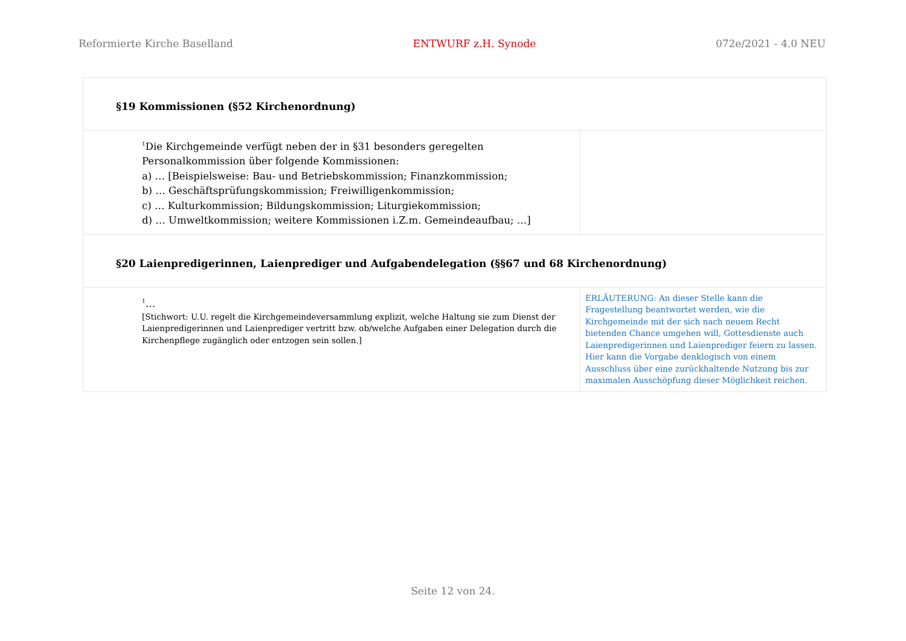Reformierte Kirche Baselland ENTWURF z.H. Synode 072e/2021 - 4.0 NEU
| §19 Kommissionen (§52 Kirchenordnung) | |
| <sup>1</sup> Die Kirchgemeinde verfügt neben der in §31 besonders geregelten Personalkommission über folgende Kommissionen: a) … [Beispielsweise: Bau- und Betriebskommission; Finanzkommission; b) … Geschäftsprüfungskommission; Freiwilligenkommission; c) … Kulturkommission; Bildungskommission; Liturgiekommission; d) … Umweltkommission; weitere Kommissionen i.Z.m. Gemeindeaufbau; …] | |
| §20 Laienpredigerinnen, Laienprediger und Aufgabendelegation (§§67 und 68 Kirchenordnung) | |
| <sup>1</sup>… [Stichwort: U.U. regelt die Kirchgemeindeversammlung explizit, welche Haltung sie zum Dienst der Laienpredigerinnen und Laienprediger vertritt bzw. ob/welche Aufgaben einer Delegation durch die Kirchenpflege zugänglich oder entzogen sein sollen.] | ERLÄUTERUNG: An dieser Stelle kann die Fragestellung beantwortet werden, wie die Kirchgemeinde mit der sich nach neuem Recht bietenden Chance umgehen will, Gottesdienste auch Laienpredigerinnen und Laienprediger feiern zu lassen. Hier kann die Vorgabe denklogisch von einem Ausschluss über eine zurückhaltende Nutzung bis zur maximalen Ausschöpfung dieser Möglichkeit reichen. |
Seite 12 von 24.